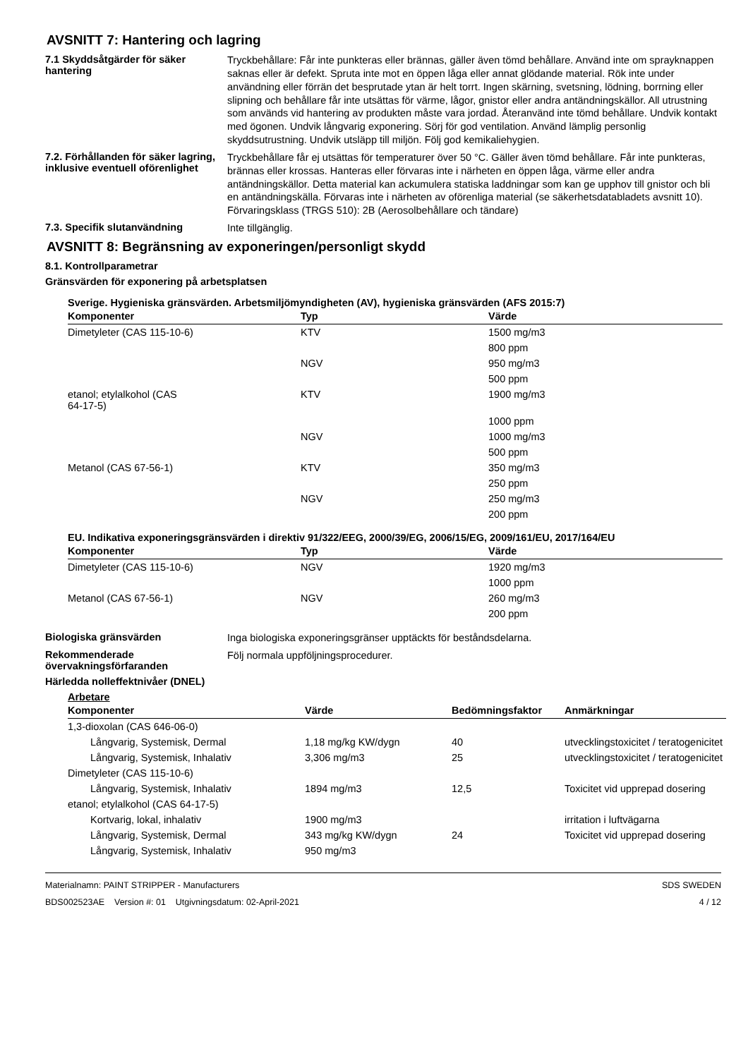AVSNITT 7: Hantering och lagring
7.1 Skyddsåtgärder för säker hantering
Tryckbehållare: Får inte punkteras eller brännas, gäller även tömd behållare. Använd inte om sprayknappen saknas eller är defekt. Spruta inte mot en öppen låga eller annat glödande material. Rök inte under användning eller förrän det besprutade ytan är helt torrt. Ingen skärning, svetsning, lödning, borrning eller slipning och behållare får inte utsättas för värme, lågor, gnistor eller andra antändningskällor. All utrustning som används vid hantering av produkten måste vara jordad. Återanvänd inte tömd behållare. Undvik kontakt med ögonen. Undvik långvarig exponering. Sörj för god ventilation. Använd lämplig personlig skyddsutrustning. Undvik utsläpp till miljön. Följ god kemikaliehygien.
7.2. Förhållanden för säker lagring, inklusive eventuell oförenlighet
Tryckbehållare får ej utsättas för temperaturer över 50 °C. Gäller även tömd behållare. Får inte punkteras, brännas eller krossas. Hanteras eller förvaras inte i närheten en öppen låga, värme eller andra antändningskällor. Detta material kan ackumulera statiska laddningar som kan ge upphov till gnistor och bli en antändningskälla. Förvaras inte i närheten av oförenliga material (se säkerhetsdatabladets avsnitt 10).
Förvaringsklass (TRGS 510): 2B (Aerosolbehållare och tändare)
7.3. Specifik slutanvändning
Inte tillgänglig.
AVSNITT 8: Begränsning av exponeringen/personligt skydd
8.1. Kontrollparametrar
Gränsvärden för exponering på arbetsplatsen
Sverige. Hygieniska gränsvärden. Arbetsmiljömyndigheten (AV), hygieniska gränsvärden (AFS 2015:7)
| Komponenter | Typ | Värde |
| --- | --- | --- |
| Dimetyleter (CAS 115-10-6) | KTV | 1500 mg/m3 |
| | | 800 ppm |
| | NGV | 950 mg/m3 |
| | | 500 ppm |
| etanol; etylalkohol (CAS 64-17-5) | KTV | 1900 mg/m3 |
| | | 1000 ppm |
| | NGV | 1000 mg/m3 |
| | | 500 ppm |
| Metanol (CAS 67-56-1) | KTV | 350 mg/m3 |
| | | 250 ppm |
| | NGV | 250 mg/m3 |
| | | 200 ppm |
EU. Indikativa exponeringsgränsvärden i direktiv 91/322/EEG, 2000/39/EG, 2006/15/EG, 2009/161/EU, 2017/164/EU
| Komponenter | Typ | Värde |
| --- | --- | --- |
| Dimetyleter (CAS 115-10-6) | NGV | 1920 mg/m3 |
| | | 1000 ppm |
| Metanol (CAS 67-56-1) | NGV | 260 mg/m3 |
| | | 200 ppm |
Biologiska gränsvärden
Inga biologiska exponeringsgränser upptäckts för beståndsdelarna.
Rekommenderade övervakningsförfaranden
Följ normala uppföljningsprocedurer.
Härledda nolleffektnivåer (DNEL)
Arbetare
| Komponenter | Värde | Bedömningsfaktor | Anmärkningar |
| --- | --- | --- | --- |
| 1,3-dioxolan (CAS 646-06-0) | | | |
| Långvarig, Systemisk, Dermal | 1,18 mg/kg KW/dygn | 40 | utvecklingstoxicitet / teratogenicitet |
| Långvarig, Systemisk, Inhalativ | 3,306 mg/m3 | 25 | utvecklingstoxicitet / teratogenicitet |
| Dimetyleter (CAS 115-10-6) | | | |
| Långvarig, Systemisk, Inhalativ | 1894 mg/m3 | 12,5 | Toxicitet vid upprepad dosering |
| etanol; etylalkohol (CAS 64-17-5) | | | |
| Kortvarig, lokal, inhalativ | 1900 mg/m3 | | irritation i luftvägarna |
| Långvarig, Systemisk, Dermal | 343 mg/kg KW/dygn | 24 | Toxicitet vid upprepad dosering |
| Långvarig, Systemisk, Inhalativ | 950 mg/m3 | | |
Materialnamn: PAINT STRIPPER - Manufacturers
BDS002523AE Version #: 01 Utgivningsdatum: 02-April-2021
SDS SWEDEN
4 / 12